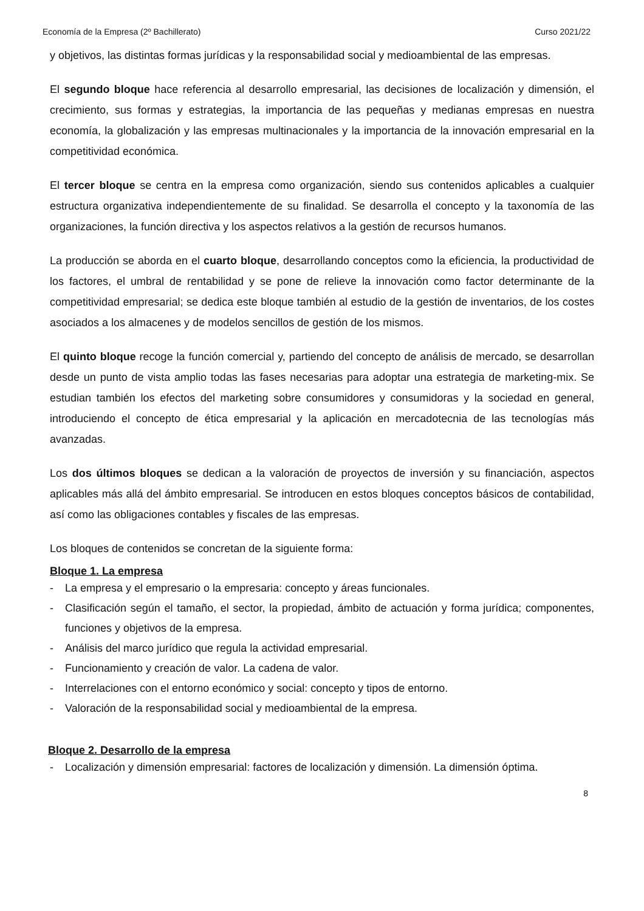Economía de la Empresa (2º Bachillerato) Curso 2021/22
y objetivos, las distintas formas jurídicas y la responsabilidad social y medioambiental de las empresas.
El segundo bloque hace referencia al desarrollo empresarial, las decisiones de localización y dimensión, el crecimiento, sus formas y estrategias, la importancia de las pequeñas y medianas empresas en nuestra economía, la globalización y las empresas multinacionales y la importancia de la innovación empresarial en la competitividad económica.
El tercer bloque se centra en la empresa como organización, siendo sus contenidos aplicables a cualquier estructura organizativa independientemente de su finalidad. Se desarrolla el concepto y la taxonomía de las organizaciones, la función directiva y los aspectos relativos a la gestión de recursos humanos.
La producción se aborda en el cuarto bloque, desarrollando conceptos como la eficiencia, la productividad de los factores, el umbral de rentabilidad y se pone de relieve la innovación como factor determinante de la competitividad empresarial; se dedica este bloque también al estudio de la gestión de inventarios, de los costes asociados a los almacenes y de modelos sencillos de gestión de los mismos.
El quinto bloque recoge la función comercial y, partiendo del concepto de análisis de mercado, se desarrollan desde un punto de vista amplio todas las fases necesarias para adoptar una estrategia de marketing-mix. Se estudian también los efectos del marketing sobre consumidores y consumidoras y la sociedad en general, introduciendo el concepto de ética empresarial y la aplicación en mercadotecnia de las tecnologías más avanzadas.
Los dos últimos bloques se dedican a la valoración de proyectos de inversión y su financiación, aspectos aplicables más allá del ámbito empresarial. Se introducen en estos bloques conceptos básicos de contabilidad, así como las obligaciones contables y fiscales de las empresas.
Los bloques de contenidos se concretan de la siguiente forma:
Bloque 1. La empresa
- La empresa y el empresario o la empresaria: concepto y áreas funcionales.
- Clasificación según el tamaño, el sector, la propiedad, ámbito de actuación y forma jurídica; componentes, funciones y objetivos de la empresa.
- Análisis del marco jurídico que regula la actividad empresarial.
- Funcionamiento y creación de valor. La cadena de valor.
- Interrelaciones con el entorno económico y social: concepto y tipos de entorno.
- Valoración de la responsabilidad social y medioambiental de la empresa.
Bloque 2. Desarrollo de la empresa
- Localización y dimensión empresarial: factores de localización y dimensión. La dimensión óptima.
8